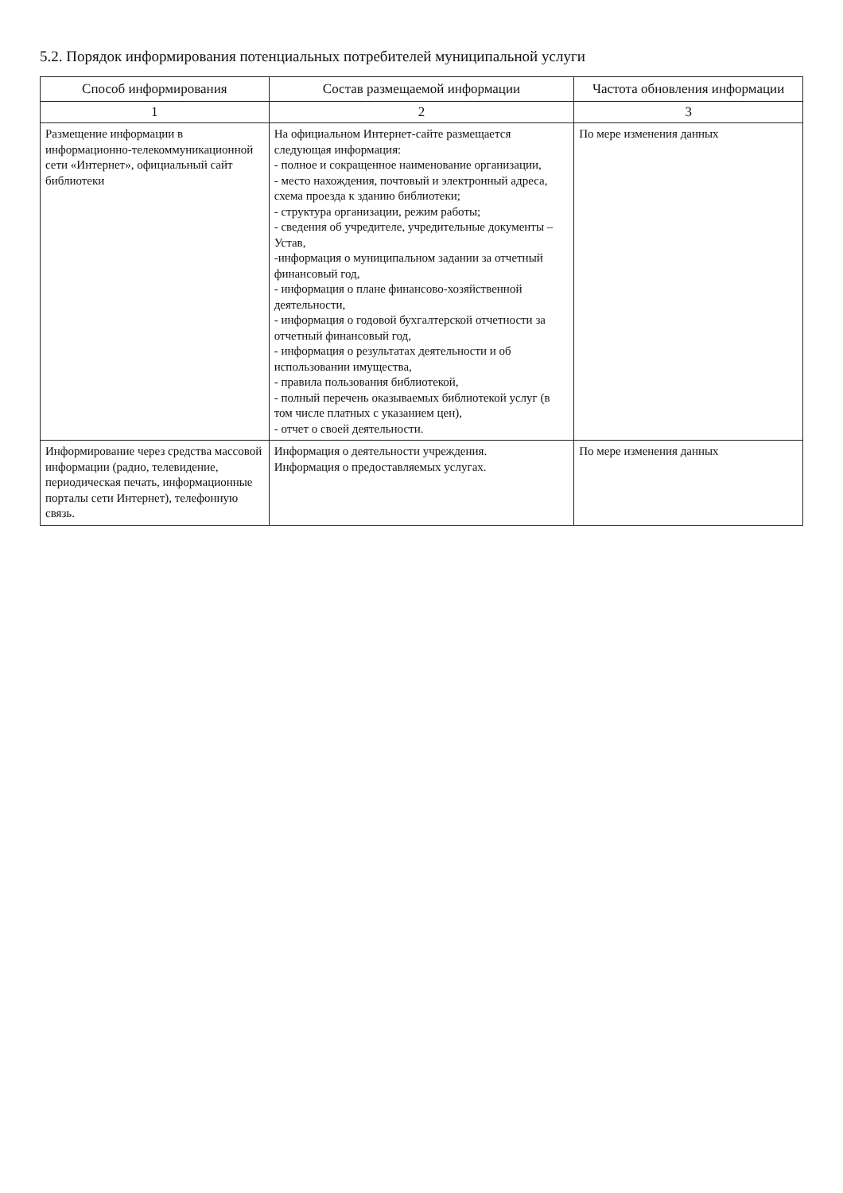5.2. Порядок информирования потенциальных потребителей муниципальной услуги
| Способ информирования | Состав размещаемой информации | Частота обновления информации |
| --- | --- | --- |
| 1 | 2 | 3 |
| Размещение информации в информационно-телекоммуникационной сети «Интернет», официальный сайт библиотеки | На официальном Интернет-сайте размещается следующая информация: - полное и сокращенное наименование организации, - место нахождения, почтовый и электронный адреса, схема проезда к зданию библиотеки; - структура организации, режим работы; - сведения об учредителе, учредительные документы – Устав, -информация о муниципальном задании за отчетный финансовый год, - информация о плане финансово-хозяйственной деятельности, - информация о годовой бухгалтерской отчетности за отчетный финансовый год, - информация о результатах деятельности и об использовании имущества, - правила пользования библиотекой, - полный перечень оказываемых библиотекой услуг (в том числе платных с указанием цен), - отчет о своей деятельности. | По мере изменения данных |
| Информирование через средства массовой информации (радио, телевидение, периодическая печать, информационные порталы сети Интернет), телефонную связь. | Информация о деятельности учреждения. Информация о предоставляемых услугах. | По мере изменения данных |